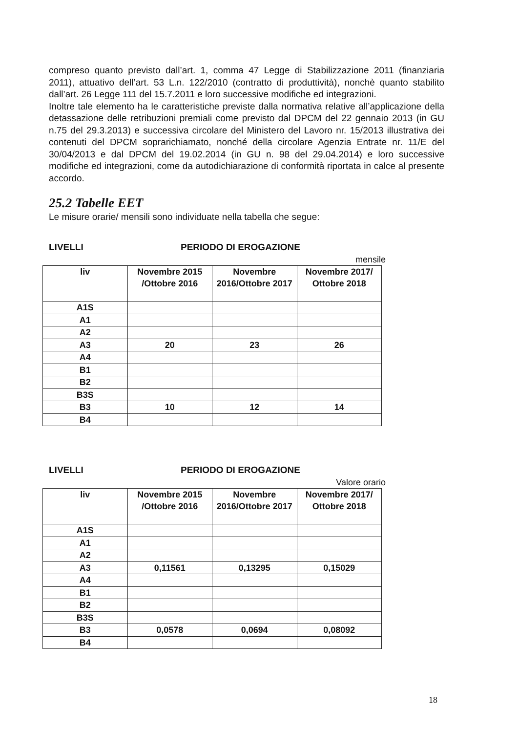compreso quanto previsto dall’art. 1, comma 47 Legge di Stabilizzazione 2011 (finanziaria 2011), attuativo dell’art. 53 L.n. 122/2010 (contratto di produttività), nonchè quanto stabilito dall’art. 26 Legge 111 del 15.7.2011 e loro successive modifiche ed integrazioni.
Inoltre tale elemento ha le caratteristiche previste dalla normativa relative all’applicazione della detassazione delle retribuzioni premiali come previsto dal DPCM del 22 gennaio 2013 (in GU n.75 del 29.3.2013) e successiva circolare del Ministero del Lavoro nr. 15/2013 illustrativa dei contenuti del DPCM soprarichiamato, nonché della circolare Agenzia Entrate nr. 11/E del 30/04/2013 e dal DPCM del 19.02.2014 (in GU n. 98 del 29.04.2014) e loro successive modifiche ed integrazioni, come da autodichiarazione di conformità riportata in calce al presente accordo.
25.2 Tabelle EET
Le misure orarie/ mensili sono individuate nella tabella che segue:
LIVELLI PERIODO DI EROGAZIONE
mensile
| liv | Novembre 2015 /Ottobre 2016 | Novembre 2016/Ottobre 2017 | Novembre 2017/ Ottobre 2018 |
| --- | --- | --- | --- |
| A1S | | | |
| A1 | | | |
| A2 | | | |
| A3 | 20 | 23 | 26 |
| A4 | | | |
| B1 | | | |
| B2 | | | |
| B3S | | | |
| B3 | 10 | 12 | 14 |
| B4 | | | |
LIVELLI PERIODO DI EROGAZIONE
Valore orario
| liv | Novembre 2015 /Ottobre 2016 | Novembre 2016/Ottobre 2017 | Novembre 2017/ Ottobre 2018 |
| --- | --- | --- | --- |
| A1S | | | |
| A1 | | | |
| A2 | | | |
| A3 | 0,11561 | 0,13295 | 0,15029 |
| A4 | | | |
| B1 | | | |
| B2 | | | |
| B3S | | | |
| B3 | 0,0578 | 0,0694 | 0,08092 |
| B4 | | | |
18